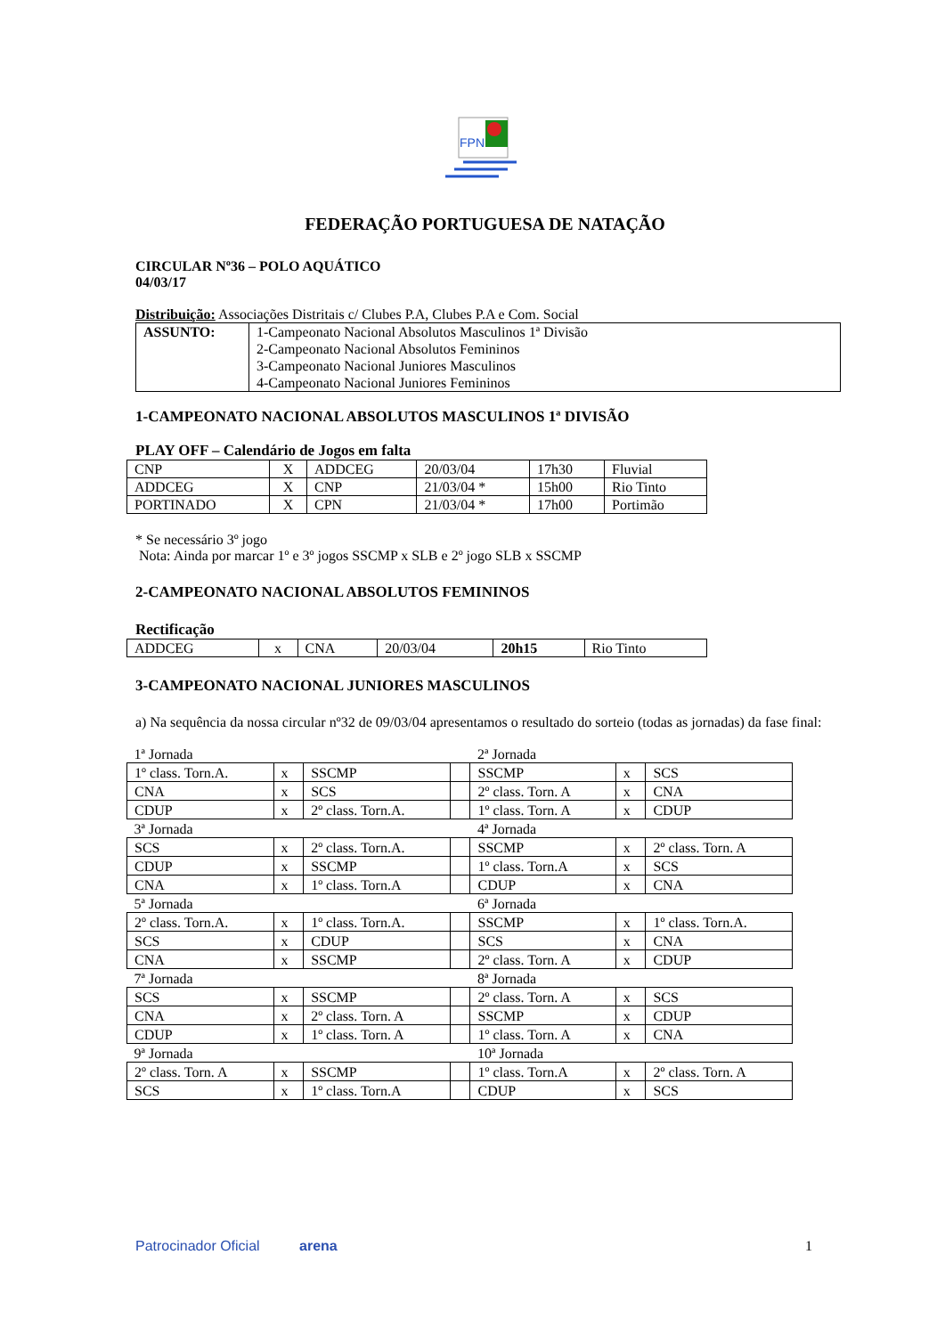FPN
FEDERAÇÃO PORTUGUESA DE NATAÇÃO
CIRCULAR Nº36 – POLO AQUÁTICO
04/03/17
Distribuição: Associações Distritais c/ Clubes P.A, Clubes P.A e Com. Social
| ASSUNTO: | 1-Campeonato Nacional Absolutos Masculinos 1ª Divisão 2-Campeonato Nacional Absolutos Femininos 3-Campeonato Nacional Juniores Masculinos 4-Campeonato Nacional Juniores Femininos |
1-CAMPEONATO NACIONAL ABSOLUTOS MASCULINOS 1ª DIVISÃO
PLAY OFF – Calendário de Jogos em falta
| CNP | X | ADDCEG | 20/03/04 | 17h30 | Fluvial |
| ADDCEG | X | CNP | 21/03/04 * | 15h00 | Rio Tinto |
| PORTINADO | X | CPN | 21/03/04 * | 17h00 | Portimão |
* Se necessário 3º jogo
Nota: Ainda por marcar 1º e 3º jogos SSCMP x SLB e 2º jogo SLB x SSCMP
2-CAMPEONATO NACIONAL ABSOLUTOS FEMININOS
Rectificação
| ADDCEG | x | CNA | 20/03/04 | 20h15 | Rio Tinto |
3-CAMPEONATO NACIONAL JUNIORES MASCULINOS
a) Na sequência da nossa circular nº32 de 09/03/04 apresentamos o resultado do sorteio (todas as jornadas) da fase final:
| 1ª Jornada | | | | 2ª Jornada | | |
| 1º class. Torn.A. | x | SSCMP | | SSCMP | x | SCS |
| CNA | x | SCS | | 2º class. Torn. A | x | CNA |
| CDUP | x | 2º class. Torn.A. | | 1º class. Torn. A | x | CDUP |
| 3ª Jornada | | | | 4ª Jornada | | |
| SCS | x | 2º class. Torn.A. | | SSCMP | x | 2º class. Torn. A |
| CDUP | x | SSCMP | | 1º class. Torn.A | x | SCS |
| CNA | x | 1º class. Torn.A | | CDUP | x | CNA |
| 5ª Jornada | | | | 6ª Jornada | | |
| 2º class. Torn.A. | x | 1º class. Torn.A. | | SSCMP | x | 1º class. Torn.A. |
| SCS | x | CDUP | | SCS | x | CNA |
| CNA | x | SSCMP | | 2º class. Torn. A | x | CDUP |
| 7ª Jornada | | | | 8ª Jornada | | |
| SCS | x | SSCMP | | 2º class. Torn. A | x | SCS |
| CNA | x | 2º class. Torn. A | | SSCMP | x | CDUP |
| CDUP | x | 1º class. Torn. A | | 1º class. Torn. A | x | CNA |
| 9ª Jornada | | | | 10ª Jornada | | |
| 2º class. Torn. A | x | SSCMP | | 1º class. Torn.A | x | 2º class. Torn. A |
| SCS | x | 1º class. Torn.A | | CDUP | x | SCS |
Patrocinador Oficial arena 1